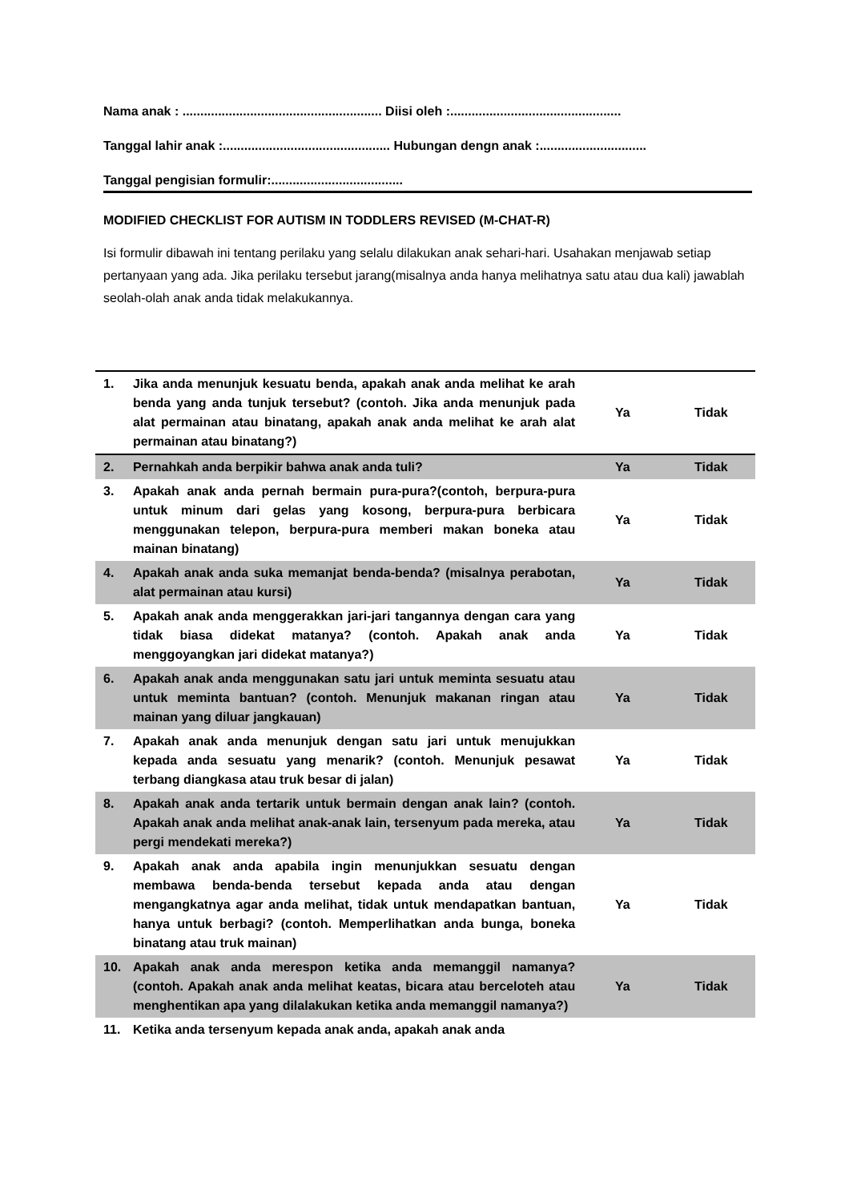Nama anak : ........................................................ Diisi oleh :................................................
Tanggal lahir anak :............................................... Hubungan dengn anak :..............................
Tanggal pengisian formulir:.....................................
MODIFIED CHECKLIST FOR AUTISM IN TODDLERS REVISED (M-CHAT-R)
Isi formulir dibawah ini tentang perilaku yang selalu dilakukan anak sehari-hari. Usahakan menjawab setiap pertanyaan yang ada. Jika perilaku tersebut jarang(misalnya anda hanya melihatnya satu atau dua kali) jawablah seolah-olah anak anda tidak melakukannya.
| 1. | Jika anda menunjuk kesuatu benda, apakah anak anda melihat ke arah benda yang anda tunjuk tersebut? (contoh. Jika anda menunjuk pada alat permainan atau binatang, apakah anak anda melihat ke arah alat permainan atau binatang?) | Ya | Tidak |
| 2. | Pernahkah anda berpikir bahwa anak anda tuli? | Ya | Tidak |
| 3. | Apakah anak anda pernah bermain pura-pura?(contoh, berpura-pura untuk minum dari gelas yang kosong, berpura-pura berbicara menggunakan telepon, berpura-pura memberi makan boneka atau mainan binatang) | Ya | Tidak |
| 4. | Apakah anak anda suka memanjat benda-benda? (misalnya perabotan, alat permainan atau kursi) | Ya | Tidak |
| 5. | Apakah anak anda menggerakkan jari-jari tangannya dengan cara yang tidak biasa didekat matanya? (contoh. Apakah anak anda menggoyangkan jari didekat matanya?) | Ya | Tidak |
| 6. | Apakah anak anda menggunakan satu jari untuk meminta sesuatu atau untuk meminta bantuan? (contoh. Menunjuk makanan ringan atau mainan yang diluar jangkauan) | Ya | Tidak |
| 7. | Apakah anak anda menunjuk dengan satu jari untuk menujukkan kepada anda sesuatu yang menarik? (contoh. Menunjuk pesawat terbang diangkasa atau truk besar di jalan) | Ya | Tidak |
| 8. | Apakah anak anda tertarik untuk bermain dengan anak lain? (contoh. Apakah anak anda melihat anak-anak lain, tersenyum pada mereka, atau pergi mendekati mereka?) | Ya | Tidak |
| 9. | Apakah anak anda apabila ingin menunjukkan sesuatu dengan membawa benda-benda tersebut kepada anda atau dengan mengangkatnya agar anda melihat, tidak untuk mendapatkan bantuan, hanya untuk berbagi? (contoh. Memperlihatkan anda bunga, boneka binatang atau truk mainan) | Ya | Tidak |
| 10. | Apakah anak anda merespon ketika anda memanggil namanya? (contoh. Apakah anak anda melihat keatas, bicara atau berceloteh atau menghentikan apa yang dilalakukan ketika anda memanggil namanya?) | Ya | Tidak |
| 11. | Ketika anda tersenyum kepada anak anda, apakah anak anda | | |